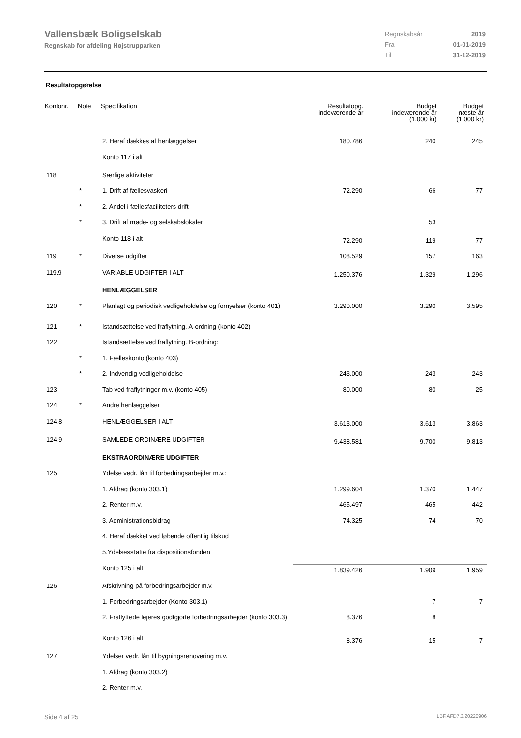Vallensbæk Boligselskab
Regnskab for afdeling Højstrupparken
| Regnskabsår | 2019 |
| Fra | 01-01-2019 |
| Til | 31-12-2019 |
Resultatopgørelse
| Kontonr. | Note | Specifikation | Resultatopg. indeværende år | Budget indeværende år (1.000 kr) | Budget næste år (1.000 kr) |
| --- | --- | --- | --- | --- | --- |
| | | 2. Heraf dækkes af henlæggelser | 180.786 | 240 | 245 |
| | | Konto 117 i alt | | | |
| 118 | | Særlige aktiviteter | | | |
| | * | 1. Drift af fællesvaskeri | 72.290 | 66 | 77 |
| | * | 2. Andel i fællesfaciliteters drift | | | |
| | * | 3. Drift af møde- og selskabslokaler | | 53 | |
| | | Konto 118 i alt | 72.290 | 119 | 77 |
| 119 | * | Diverse udgifter | 108.529 | 157 | 163 |
| 119.9 | | VARIABLE UDGIFTER I ALT | 1.250.376 | 1.329 | 1.296 |
| | | HENLÆGGELSER | | | |
| 120 | * | Planlagt og periodisk vedligeholdelse og fornyelser (konto 401) | 3.290.000 | 3.290 | 3.595 |
| 121 | * | Istandsættelse ved fraflytning. A-ordning (konto 402) | | | |
| 122 | | Istandsættelse ved fraflytning. B-ordning: | | | |
| | * | 1. Fælleskonto (konto 403) | | | |
| | * | 2. Indvendig vedligeholdelse | 243.000 | 243 | 243 |
| 123 | | Tab ved fraflytninger m.v. (konto 405) | 80.000 | 80 | 25 |
| 124 | * | Andre henlæggelser | | | |
| 124.8 | | HENLÆGGELSER I ALT | 3.613.000 | 3.613 | 3.863 |
| 124.9 | | SAMLEDE ORDINÆRE UDGIFTER | 9.438.581 | 9.700 | 9.813 |
| | | EKSTRAORDINÆRE UDGIFTER | | | |
| 125 | | Ydelse vedr. lån til forbedringsarbejder m.v.: | | | |
| | | 1. Afdrag (konto 303.1) | 1.299.604 | 1.370 | 1.447 |
| | | 2. Renter m.v. | 465.497 | 465 | 442 |
| | | 3. Administrationsbidrag | 74.325 | 74 | 70 |
| | | 4. Heraf dækket ved løbende offentlig tilskud | | | |
| | | 5.Ydelsesstøtte fra dispositionsfonden | | | |
| | | Konto 125 i alt | 1.839.426 | 1.909 | 1.959 |
| 126 | | Afskrivning på forbedringsarbejder m.v. | | | |
| | | 1. Forbedringsarbejder (Konto 303.1) | | 7 | 7 |
| | | 2. Fraflyttede lejeres godtgjorte forbedringsarbejder (konto 303.3) | 8.376 | 8 | |
| | | Konto 126 i alt | 8.376 | 15 | 7 |
| 127 | | Ydelser vedr. lån til bygningsrenovering m.v. | | | |
| | | 1. Afdrag (konto 303.2) | | | |
| | | 2. Renter m.v. | | | |
Side 4 af 25 LBF.AFD7.3.20220906